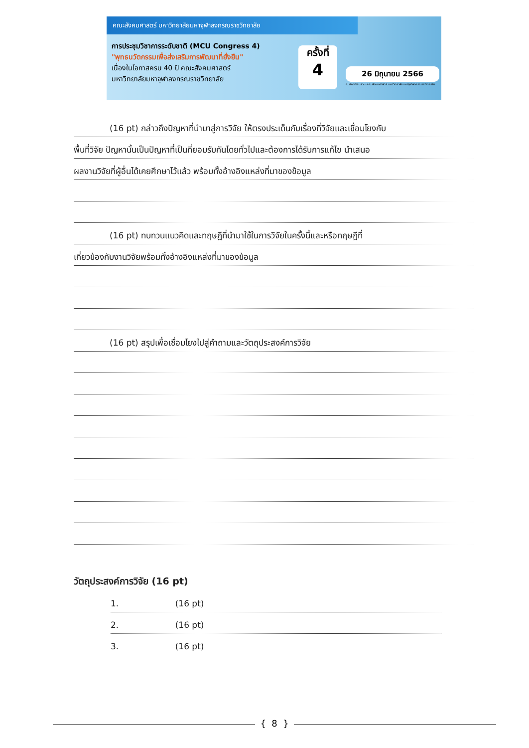คณะสังคมศาสตร์ มหาวิทยาลัยมหาจุฬาลงกรณราชวิทยาลัย
การประชุมวิชาการระดับชาติ (MCU Congress 4)
"พุทธนวัตกรรมเพื่อส่งเสริมการพัฒนาที่ยั่งยืน"
เนื่องในโอกาสครบ 40 ปี คณะสังคมศาสตร์
มหาวิทยาลัยมหาจุฬาลงกรณราชวิทยาลัย
ครั้งที่
4
26 มิถุนายน 2566
ณ ห้องเรียนรวม คณะสังคมศาสตร์ มหาวิทยาลัยมหาจุฬาลงกรณราชวิทยาลัย
(16 pt) กล่าวถึงปัญหาที่นำมาสู่การวิจัย ให้ตรงประเด็นกับเรื่องที่วิจัยและเชื่อมโยงกับ
พื้นที่วิจัย ปัญหานั้นเป็นปัญหาที่เป็นที่ยอมรับกันโดยทั่วไปและต้องการได้รับการแก้ไข นำเสนอ
ผลงานวิจัยที่ผู้อื่นได้เคยศึกษาไว้แล้ว พร้อมทั้งอ้างอิงแหล่งที่มาของข้อมูล
(16 pt) ทบทวนแนวคิดและทฤษฎีที่นำมาใช้ในการวิจัยในครั้งนี้และหรือทฤษฎีที่
เกี่ยวข้องกับงานวิจัยพร้อมทั้งอ้างอิงแหล่งที่มาของข้อมูล
(16 pt) สรุปเพื่อเชื่อมโยงไปสู่คำถามและวัตถุประสงค์การวิจัย
วัตถุประสงค์การวิจัย (16 pt)
1. (16 pt)
2. (16 pt)
3. (16 pt)
{ 8 }